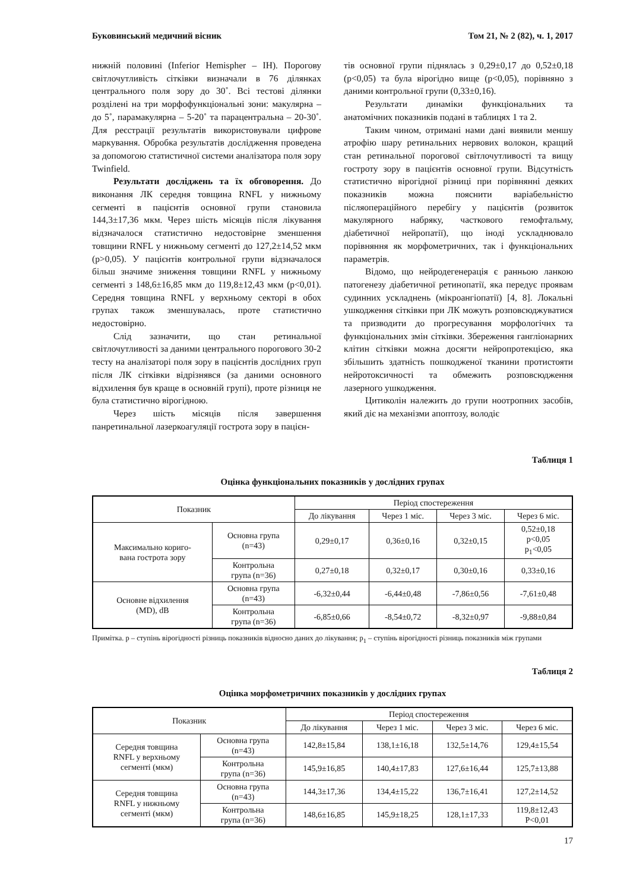Буковинський медичний вісник Том 21, № 2 (82), ч. 1, 2017
нижній половині (Inferior Hemispher – IH). Порогову світлочутливість сітківки визначали в 76 ділянках центрального поля зору до 30˚. Всі тестові ділянки розділені на три морфофункціональні зони: макулярна – до 5˚, парамакулярна – 5-20˚ та парацентральна – 20-30˚. Для реєстрації результатів використовували цифрове маркування. Обробка результатів дослідження проведена за допомогою статистичної системи аналізатора поля зору Twinfield.
Результати досліджень та їх обговорення. До виконання ЛК середня товщина RNFL у нижньому сегменті в пацієнтів основної групи становила 144,3±17,36 мкм. Через шість місяців після лікування відзначалося статистично недостовірне зменшення товщини RNFL у нижньому сегменті до 127,2±14,52 мкм (p>0,05). У пацієнтів контрольної групи відзначалося більш значиме зниження товщини RNFL у нижньому сегменті з 148,6±16,85 мкм до 119,8±12,43 мкм (p<0,01). Середня товщина RNFL у верхньому секторі в обох групах також зменшувалась, проте статистично недостовірно.
Слід зазначити, що стан ретинальної світлочутливості за даними центрального порогового 30-2 тесту на аналізаторі поля зору в пацієнтів дослідних груп після ЛК сітківки відрізнявся (за даними основного відхилення був краще в основній групі), проте різниця не була статистично вірогідною.
Через шість місяців після завершення панретинальної лазеркоагуляції гострота зору в пацієн-
тів основної групи піднялась з 0,29±0,17 до 0,52±0,18 (p<0,05) та була вірогідно вище (p<0,05), порівняно з даними контрольної групи (0,33±0,16).
Результати динаміки функціональних та анатомічних показників подані в таблицях 1 та 2.
Таким чином, отримані нами дані виявили меншу атрофію шару ретинальних нервових волокон, кращий стан ретинальної порогової світлочутливості та вищу гостроту зору в пацієнтів основної групи. Відсутність статистично вірогідної різниці при порівнянні деяких показників можна пояснити варіабельністю післяопераційного перебігу у пацієнтів (розвиток макулярного набряку, часткового гемофтальму, діабетичної нейропатії), що іноді ускладнювало порівняння як морфометричних, так і функціональних параметрів.
Відомо, що нейродегенерація є ранньою ланкою патогенезу діабетичної ретинопатії, яка передує проявам судинних ускладнень (мікроангіопатії) [4, 8]. Локальні ушкодження сітківки при ЛК можуть розповсюджуватися та призводити до прогресування морфологічнх та функціональних змін сітківки. Збереження гангліонарних клітин сітківки можна досягти нейропротекцією, яка збільшить здатність пошкодженої тканини протистояти нейротоксичності та обмежить розповсюдження лазерного ушкодження.
Цитиколін належить до групи ноотропних засобів, який діє на механізми апоптозу, володіє
Таблиця 1
Оцінка функціональних показників у дослідних групах
| Показник | | Період спостереження | | | |
| --- | --- | --- | --- | --- | --- |
| | | До лікування | Через 1 міс. | Через 3 міс. | Через 6 міс. |
| Максимально кориго- вана гострота зору | Основна група (n=43) | 0,29±0,17 | 0,36±0,16 | 0,32±0,15 | 0,52±0,18 p<0,05 p<sub>1</sub><0,05 |
| | Контрольна група (n=36) | 0,27±0,18 | 0,32±0,17 | 0,30±0,16 | 0,33±0,16 |
| Основне відхилення (MD), dB | Основна група (n=43) | -6,32±0,44 | -6,44±0,48 | -7,86±0,56 | -7,61±0,48 |
| | Контрольна група (n=36) | -6,85±0,66 | -8,54±0,72 | -8,32±0,97 | -9,88±0,84 |
Примітка. р – ступінь вірогідності різниць показників відносно даних до лікування; р<sub>1</sub> – ступінь вірогідності різниць показників між групами
Таблиця 2
Оцінка морфометричних показників у дослідних групах
| Показник | | Період спостереження | | | |
| --- | --- | --- | --- | --- | --- |
| | | До лікування | Через 1 міс. | Через 3 міс. | Через 6 міс. |
| Середня товщина RNFL у верхньому сегменті (мкм) | Основна група (n=43) | 142,8±15,84 | 138,1±16,18 | 132,5±14,76 | 129,4±15,54 |
| | Контрольна група (n=36) | 145,9±16,85 | 140,4±17,83 | 127,6±16,44 | 125,7±13,88 |
| Середня товщина RNFL у нижньому сегменті (мкм) | Основна група (n=43) | 144,3±17,36 | 134,4±15,22 | 136,7±16,41 | 127,2±14,52 |
| | Контрольна група (n=36) | 148,6±16,85 | 145,9±18,25 | 128,1±17,33 | 119,8±12,43 P<0,01 |
17